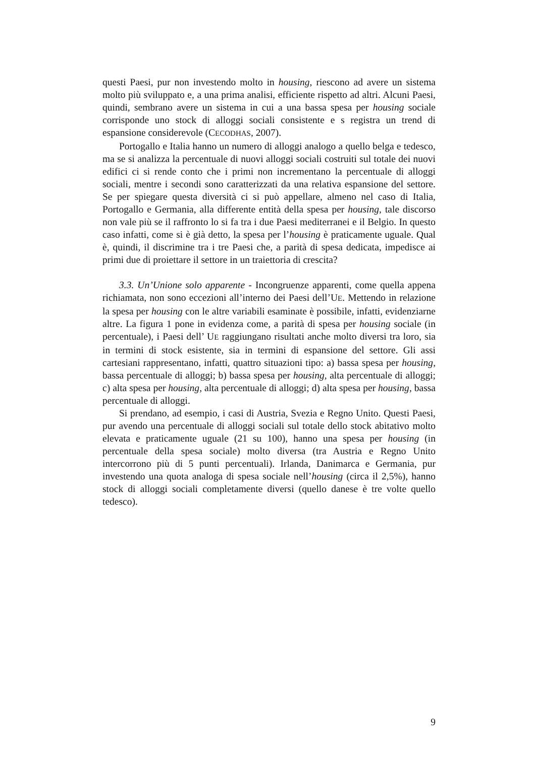questi Paesi, pur non investendo molto in housing, riescono ad avere un sistema molto più sviluppato e, a una prima analisi, efficiente rispetto ad altri. Alcuni Paesi, quindi, sembrano avere un sistema in cui a una bassa spesa per housing sociale corrisponde uno stock di alloggi sociali consistente e s registra un trend di espansione considerevole (CECODHAS, 2007).
Portogallo e Italia hanno un numero di alloggi analogo a quello belga e tedesco, ma se si analizza la percentuale di nuovi alloggi sociali costruiti sul totale dei nuovi edifici ci si rende conto che i primi non incrementano la percentuale di alloggi sociali, mentre i secondi sono caratterizzati da una relativa espansione del settore. Se per spiegare questa diversità ci si può appellare, almeno nel caso di Italia, Portogallo e Germania, alla differente entità della spesa per housing, tale discorso non vale più se il raffronto lo si fa tra i due Paesi mediterranei e il Belgio. In questo caso infatti, come si è già detto, la spesa per l’housing è praticamente uguale. Qual è, quindi, il discrimine tra i tre Paesi che, a parità di spesa dedicata, impedisce ai primi due di proiettare il settore in un traiettoria di crescita?
3.3. Un’Unione solo apparente - Incongruenze apparenti, come quella appena richiamata, non sono eccezioni all’interno dei Paesi dell’UE. Mettendo in relazione la spesa per housing con le altre variabili esaminate è possibile, infatti, evidenziarne altre. La figura 1 pone in evidenza come, a parità di spesa per housing sociale (in percentuale), i Paesi dell’ UE raggiungano risultati anche molto diversi tra loro, sia in termini di stock esistente, sia in termini di espansione del settore. Gli assi cartesiani rappresentano, infatti, quattro situazioni tipo: a) bassa spesa per housing, bassa percentuale di alloggi; b) bassa spesa per housing, alta percentuale di alloggi; c) alta spesa per housing, alta percentuale di alloggi; d) alta spesa per housing, bassa percentuale di alloggi.
Si prendano, ad esempio, i casi di Austria, Svezia e Regno Unito. Questi Paesi, pur avendo una percentuale di alloggi sociali sul totale dello stock abitativo molto elevata e praticamente uguale (21 su 100), hanno una spesa per housing (in percentuale della spesa sociale) molto diversa (tra Austria e Regno Unito intercorrono più di 5 punti percentuali). Irlanda, Danimarca e Germania, pur investendo una quota analoga di spesa sociale nell’housing (circa il 2,5%), hanno stock di alloggi sociali completamente diversi (quello danese è tre volte quello tedesco).
9